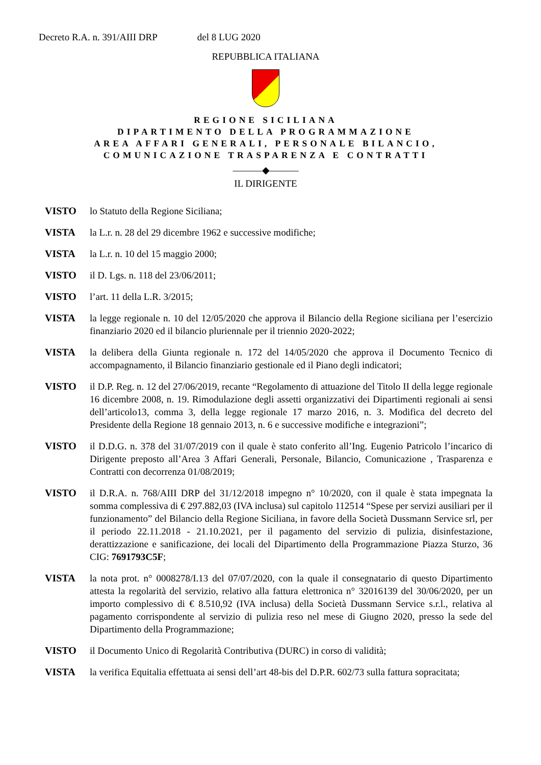Decreto R.A. n. 391/AIII DRP del 8 LUG 2020
REPUBBLICA ITALIANA
REGIONE SICILIANA
DIPARTIMENTO DELLA PROGRAMMAZIONE
AREA AFFARI GENERALI, PERSONALE BILANCIO,
COMUNICAZIONE TRASPARENZA E CONTRATTI
———◆———
IL DIRIGENTE
VISTO lo Statuto della Regione Siciliana;
VISTA la L.r. n. 28 del 29 dicembre 1962 e successive modifiche;
VISTA la L.r. n. 10 del 15 maggio 2000;
VISTO il D. Lgs. n. 118 del 23/06/2011;
VISTO l’art. 11 della L.R. 3/2015;
VISTA la legge regionale n. 10 del 12/05/2020 che approva il Bilancio della Regione siciliana per l’esercizio finanziario 2020 ed il bilancio pluriennale per il triennio 2020-2022;
VISTA la delibera della Giunta regionale n. 172 del 14/05/2020 che approva il Documento Tecnico di accompagnamento, il Bilancio finanziario gestionale ed il Piano degli indicatori;
VISTO il D.P. Reg. n. 12 del 27/06/2019, recante “Regolamento di attuazione del Titolo II della legge regionale 16 dicembre 2008, n. 19. Rimodulazione degli assetti organizzativi dei Dipartimenti regionali ai sensi dell’articolo13, comma 3, della legge regionale 17 marzo 2016, n. 3. Modifica del decreto del Presidente della Regione 18 gennaio 2013, n. 6 e successive modifiche e integrazioni”;
VISTO il D.D.G. n. 378 del 31/07/2019 con il quale è stato conferito all’Ing. Eugenio Patricolo l’incarico di Dirigente preposto all’Area 3 Affari Generali, Personale, Bilancio, Comunicazione , Trasparenza e Contratti con decorrenza 01/08/2019;
VISTO il D.R.A. n. 768/AIII DRP del 31/12/2018 impegno n° 10/2020, con il quale è stata impegnata la somma complessiva di € 297.882,03 (IVA inclusa) sul capitolo 112514 “Spese per servizi ausiliari per il funzionamento” del Bilancio della Regione Siciliana, in favore della Società Dussmann Service srl, per il periodo 22.11.2018 - 21.10.2021, per il pagamento del servizio di pulizia, disinfestazione, derattizzazione e sanificazione, dei locali del Dipartimento della Programmazione Piazza Sturzo, 36 CIG: 7691793C5F;
VISTA la nota prot. n° 0008278/I.13 del 07/07/2020, con la quale il consegnatario di questo Dipartimento attesta la regolarità del servizio, relativo alla fattura elettronica n° 32016139 del 30/06/2020, per un importo complessivo di € 8.510,92 (IVA inclusa) della Società Dussmann Service s.r.l., relativa al pagamento corrispondente al servizio di pulizia reso nel mese di Giugno 2020, presso la sede del Dipartimento della Programmazione;
VISTO il Documento Unico di Regolarità Contributiva (DURC) in corso di validità;
VISTA la verifica Equitalia effettuata ai sensi dell’art 48-bis del D.P.R. 602/73 sulla fattura sopracitata;